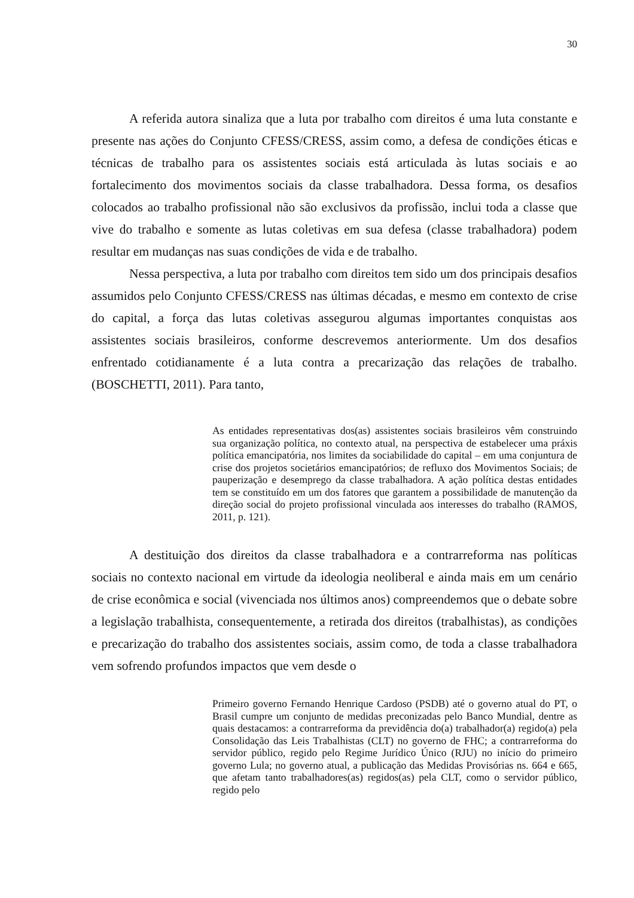30
A referida autora sinaliza que a luta por trabalho com direitos é uma luta constante e presente nas ações do Conjunto CFESS/CRESS, assim como, a defesa de condições éticas e técnicas de trabalho para os assistentes sociais está articulada às lutas sociais e ao fortalecimento dos movimentos sociais da classe trabalhadora. Dessa forma, os desafios colocados ao trabalho profissional não são exclusivos da profissão, inclui toda a classe que vive do trabalho e somente as lutas coletivas em sua defesa (classe trabalhadora) podem resultar em mudanças nas suas condições de vida e de trabalho.
Nessa perspectiva, a luta por trabalho com direitos tem sido um dos principais desafios assumidos pelo Conjunto CFESS/CRESS nas últimas décadas, e mesmo em contexto de crise do capital, a força das lutas coletivas assegurou algumas importantes conquistas aos assistentes sociais brasileiros, conforme descrevemos anteriormente. Um dos desafios enfrentado cotidianamente é a luta contra a precarização das relações de trabalho. (BOSCHETTI, 2011). Para tanto,
As entidades representativas dos(as) assistentes sociais brasileiros vêm construindo sua organização política, no contexto atual, na perspectiva de estabelecer uma práxis política emancipatória, nos limites da sociabilidade do capital – em uma conjuntura de crise dos projetos societários emancipatórios; de refluxo dos Movimentos Sociais; de pauperização e desemprego da classe trabalhadora. A ação política destas entidades tem se constituído em um dos fatores que garantem a possibilidade de manutenção da direção social do projeto profissional vinculada aos interesses do trabalho (RAMOS, 2011, p. 121).
A destituição dos direitos da classe trabalhadora e a contrarreforma nas políticas sociais no contexto nacional em virtude da ideologia neoliberal e ainda mais em um cenário de crise econômica e social (vivenciada nos últimos anos) compreendemos que o debate sobre a legislação trabalhista, consequentemente, a retirada dos direitos (trabalhistas), as condições e precarização do trabalho dos assistentes sociais, assim como, de toda a classe trabalhadora vem sofrendo profundos impactos que vem desde o
Primeiro governo Fernando Henrique Cardoso (PSDB) até o governo atual do PT, o Brasil cumpre um conjunto de medidas preconizadas pelo Banco Mundial, dentre as quais destacamos: a contrarreforma da previdência do(a) trabalhador(a) regido(a) pela Consolidação das Leis Trabalhistas (CLT) no governo de FHC; a contrarreforma do servidor público, regido pelo Regime Jurídico Único (RJU) no início do primeiro governo Lula; no governo atual, a publicação das Medidas Provisórias ns. 664 e 665, que afetam tanto trabalhadores(as) regidos(as) pela CLT, como o servidor público, regido pelo